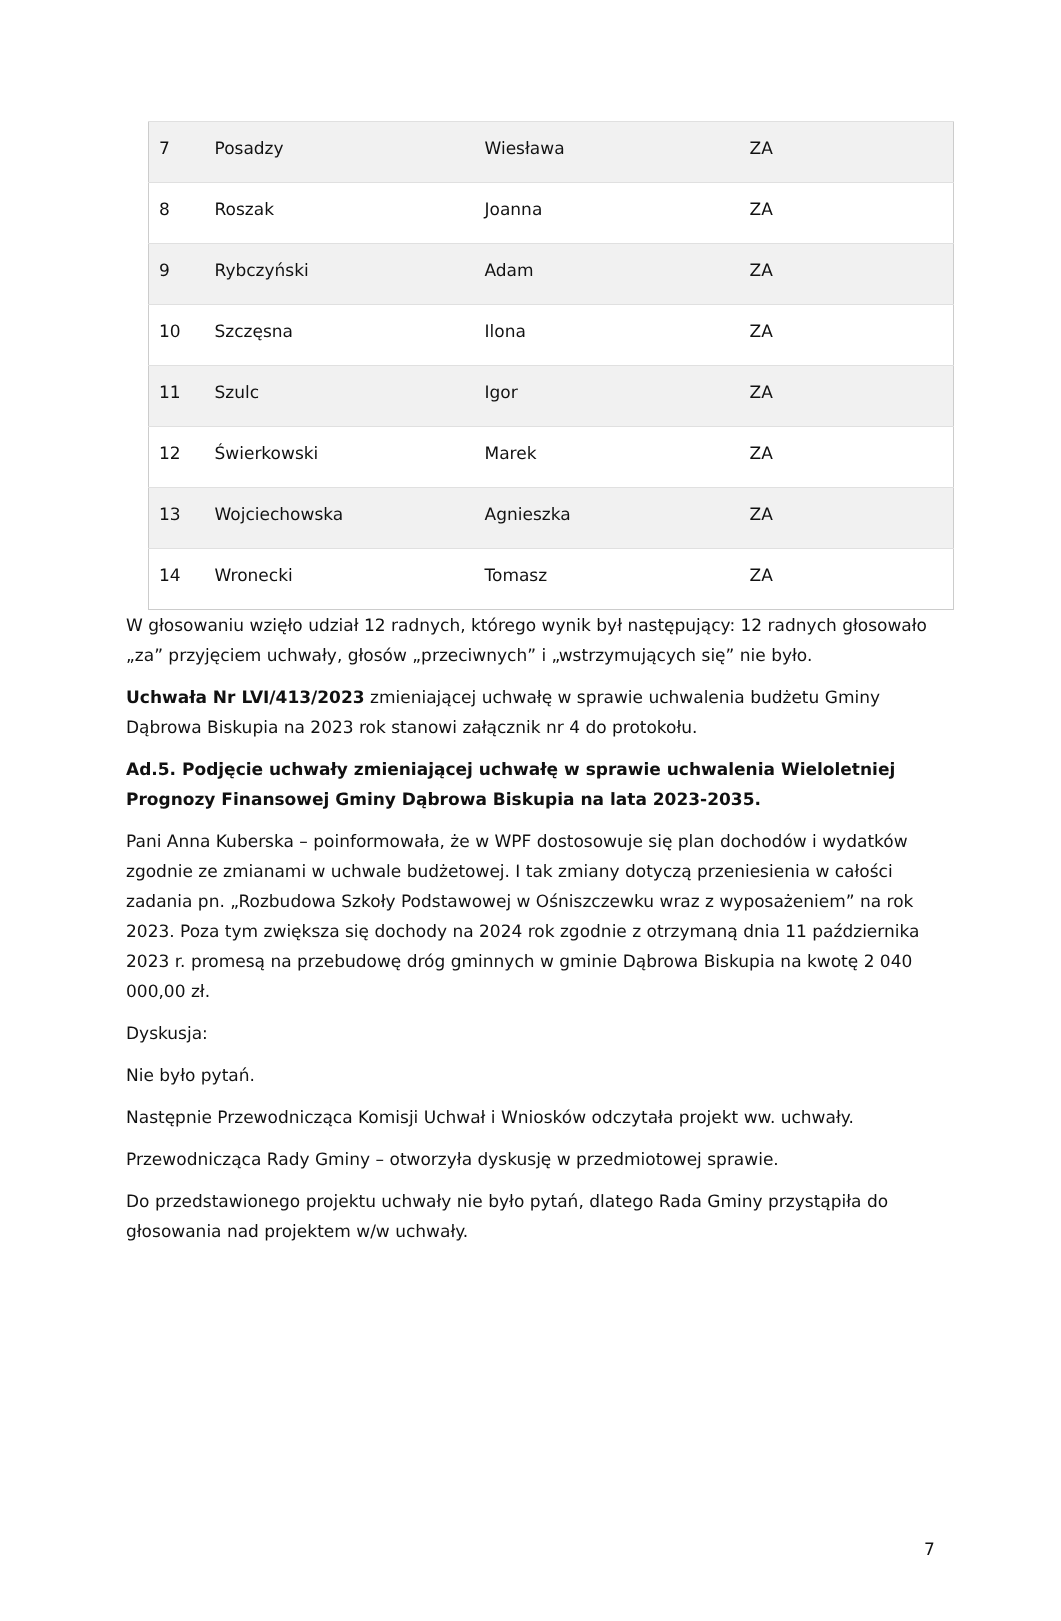| 7 | Posadzy | Wiesława | ZA |
| 8 | Roszak | Joanna | ZA |
| 9 | Rybczyński | Adam | ZA |
| 10 | Szczęsna | Ilona | ZA |
| 11 | Szulc | Igor | ZA |
| 12 | Świerkowski | Marek | ZA |
| 13 | Wojciechowska | Agnieszka | ZA |
| 14 | Wronecki | Tomasz | ZA |
W głosowaniu wzięło udział 12 radnych, którego wynik był następujący: 12 radnych głosowało „za” przyjęciem uchwały, głosów „przeciwnych” i „wstrzymujących się” nie było.
Uchwała Nr LVI/413/2023 zmieniającej uchwałę w sprawie uchwalenia budżetu Gminy Dąbrowa Biskupia na 2023 rok stanowi załącznik nr 4 do protokołu.
Ad.5. Podjęcie uchwały zmieniającej uchwałę w sprawie uchwalenia Wieloletniej Prognozy Finansowej Gminy Dąbrowa Biskupia na lata 2023-2035.
Pani Anna Kuberska – poinformowała, że w WPF dostosowuje się plan dochodów i wydatków zgodnie ze zmianami w uchwale budżetowej. I tak zmiany dotyczą przeniesienia w całości zadania pn. „Rozbudowa Szkoły Podstawowej w Ośniszczewku wraz z wyposażeniem” na rok 2023. Poza tym zwiększa się dochody na 2024 rok zgodnie z otrzymaną dnia 11 października 2023 r. promesą na przebudowę dróg gminnych w gminie Dąbrowa Biskupia na kwotę 2 040 000,00 zł.
Dyskusja:
Nie było pytań.
Następnie Przewodnicząca Komisji Uchwał i Wniosków odczytała projekt ww. uchwały.
Przewodnicząca Rady Gminy – otworzyła dyskusję w przedmiotowej sprawie.
Do przedstawionego projektu uchwały nie było pytań, dlatego Rada Gminy przystąpiła do głosowania nad projektem w/w uchwały.
7